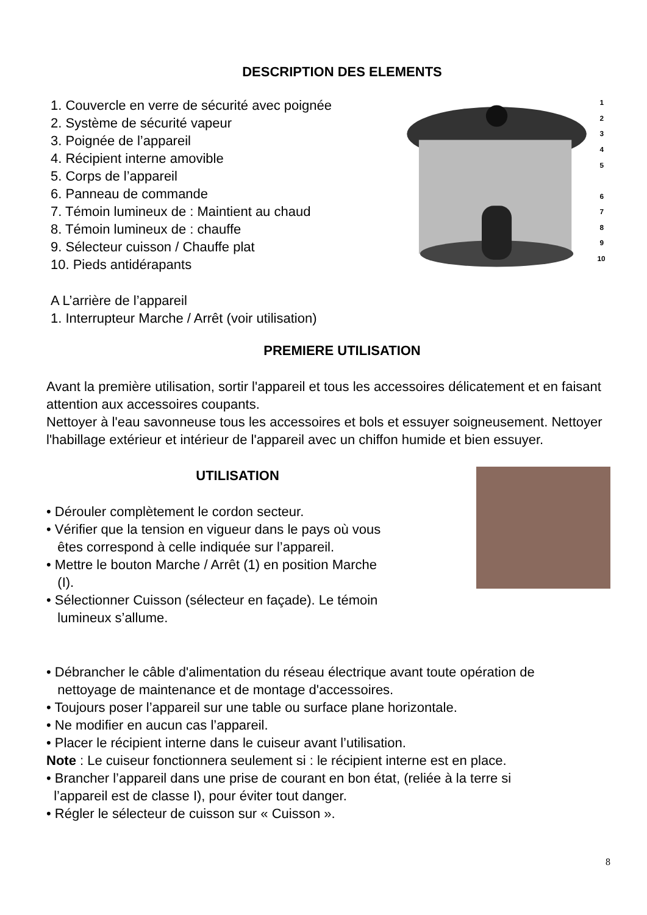DESCRIPTION DES ELEMENTS
1. Couvercle en verre de sécurité avec poignée
2. Système de sécurité vapeur
3. Poignée de l’appareil
4. Récipient interne amovible
5. Corps de l’appareil
6. Panneau de commande
7. Témoin lumineux de : Maintient au chaud
8. Témoin lumineux de : chauffe
9. Sélecteur cuisson / Chauffe plat
10. Pieds antidérapants
1
2
3
4
5
6
7
8
9
10
A L’arrière de l’appareil
1. Interrupteur Marche / Arrêt (voir utilisation)
PREMIERE UTILISATION
Avant la première utilisation, sortir l'appareil et tous les accessoires délicatement et en faisant attention aux accessoires coupants.
Nettoyer à l'eau savonneuse tous les accessoires et bols et essuyer soigneusement. Nettoyer l'habillage extérieur et intérieur de l'appareil avec un chiffon humide et bien essuyer.
UTILISATION
• Dérouler complètement le cordon secteur.
• Vérifier que la tension en vigueur dans le pays où vous
êtes correspond à celle indiquée sur l’appareil.
• Mettre le bouton Marche / Arrêt (1) en position Marche
(I).
• Sélectionner Cuisson (sélecteur en façade). Le témoin
lumineux s’allume.
• Débrancher le câble d'alimentation du réseau électrique avant toute opération de
nettoyage de maintenance et de montage d'accessoires.
• Toujours poser l’appareil sur une table ou surface plane horizontale.
• Ne modifier en aucun cas l’appareil.
• Placer le récipient interne dans le cuiseur avant l’utilisation.
Note : Le cuiseur fonctionnera seulement si : le récipient interne est en place.
• Brancher l’appareil dans une prise de courant en bon état, (reliée à la terre si
l’appareil est de classe I), pour éviter tout danger.
• Régler le sélecteur de cuisson sur « Cuisson ».
8